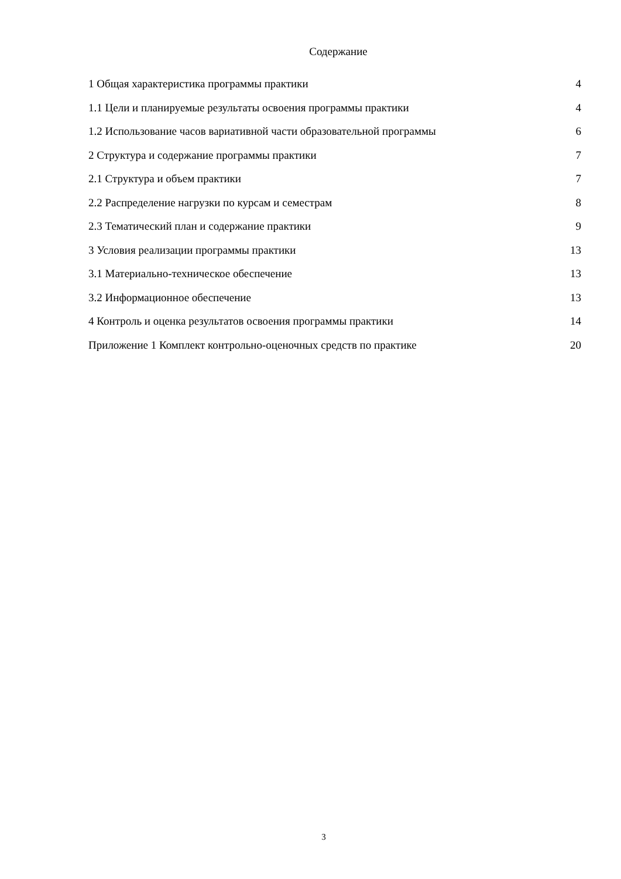Содержание
| 1 Общая характеристика программы практики | 4 |
| 1.1 Цели и планируемые результаты освоения программы практики | 4 |
| 1.2 Использование часов вариативной части образовательной программы | 6 |
| 2 Структура и содержание программы практики | 7 |
| 2.1 Структура и объем практики | 7 |
| 2.2 Распределение нагрузки по курсам и семестрам | 8 |
| 2.3 Тематический план и содержание практики | 9 |
| 3 Условия реализации программы практики | 13 |
| 3.1 Материально-техническое обеспечение | 13 |
| 3.2 Информационное обеспечение | 13 |
| 4 Контроль и оценка результатов освоения программы практики | 14 |
| Приложение 1 Комплект контрольно-оценочных средств по практике | 20 |
3